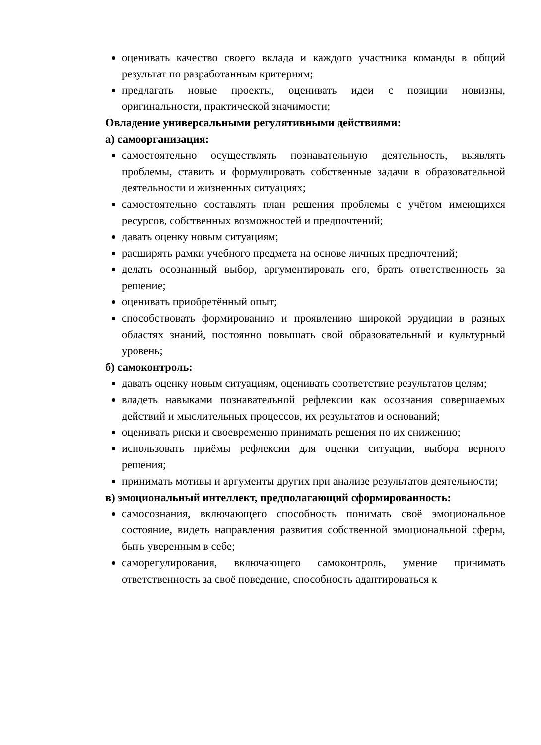оценивать качество своего вклада и каждого участника команды в общий результат по разработанным критериям;
предлагать новые проекты, оценивать идеи с позиции новизны, оригинальности, практической значимости;
Овладение универсальными регулятивными действиями:
а) самоорганизация:
самостоятельно осуществлять познавательную деятельность, выявлять проблемы, ставить и формулировать собственные задачи в образовательной деятельности и жизненных ситуациях;
самостоятельно составлять план решения проблемы с учётом имеющихся ресурсов, собственных возможностей и предпочтений;
давать оценку новым ситуациям;
расширять рамки учебного предмета на основе личных предпочтений;
делать осознанный выбор, аргументировать его, брать ответственность за решение;
оценивать приобретённый опыт;
способствовать формированию и проявлению широкой эрудиции в разных областях знаний, постоянно повышать свой образовательный и культурный уровень;
б) самоконтроль:
давать оценку новым ситуациям, оценивать соответствие результатов целям;
владеть навыками познавательной рефлексии как осознания совершаемых действий и мыслительных процессов, их результатов и оснований;
оценивать риски и своевременно принимать решения по их снижению;
использовать приёмы рефлексии для оценки ситуации, выбора верного решения;
принимать мотивы и аргументы других при анализе результатов деятельности;
в) эмоциональный интеллект, предполагающий сформированность:
самосознания, включающего способность понимать своё эмоциональное состояние, видеть направления развития собственной эмоциональной сферы, быть уверенным в себе;
саморегулирования, включающего самоконтроль, умение принимать ответственность за своё поведение, способность адаптироваться к